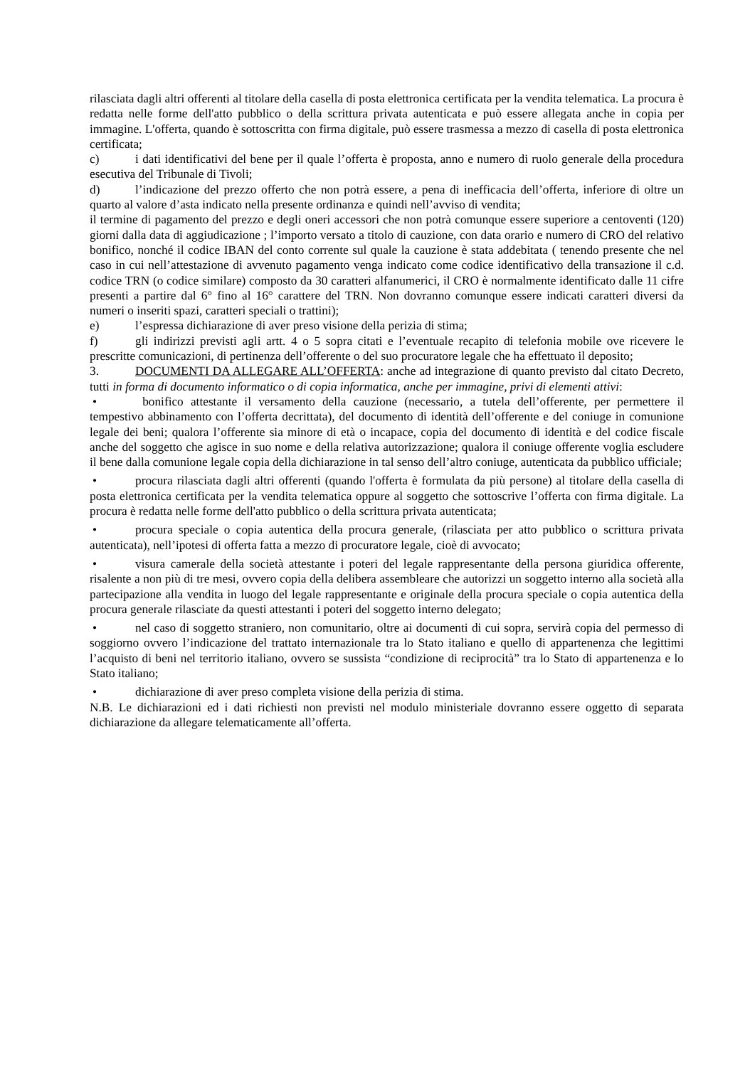rilasciata dagli altri offerenti al titolare della casella di posta elettronica certificata per la vendita telematica. La procura è redatta nelle forme dell'atto pubblico o della scrittura privata autenticata e può essere allegata anche in copia per immagine. L'offerta, quando è sottoscritta con firma digitale, può essere trasmessa a mezzo di casella di posta elettronica certificata;
c) i dati identificativi del bene per il quale l’offerta è proposta, anno e numero di ruolo generale della procedura esecutiva del Tribunale di Tivoli;
d) l’indicazione del prezzo offerto che non potrà essere, a pena di inefficacia dell’offerta, inferiore di oltre un quarto al valore d’asta indicato nella presente ordinanza e quindi nell’avviso di vendita;
il termine di pagamento del prezzo e degli oneri accessori che non potrà comunque essere superiore a centoventi (120) giorni dalla data di aggiudicazione ; l’importo versato a titolo di cauzione, con data orario e numero di CRO del relativo bonifico, nonché il codice IBAN del conto corrente sul quale la cauzione è stata addebitata ( tenendo presente che nel caso in cui nell’attestazione di avvenuto pagamento venga indicato come codice identificativo della transazione il c.d. codice TRN (o codice similare) composto da 30 caratteri alfanumerici, il CRO è normalmente identificato dalle 11 cifre presenti a partire dal 6° fino al 16° carattere del TRN. Non dovranno comunque essere indicati caratteri diversi da numeri o inseriti spazi, caratteri speciali o trattini);
e) l’espressa dichiarazione di aver preso visione della perizia di stima;
f) gli indirizzi previsti agli artt. 4 o 5 sopra citati e l’eventuale recapito di telefonia mobile ove ricevere le prescritte comunicazioni, di pertinenza dell’offerente o del suo procuratore legale che ha effettuato il deposito;
3. DOCUMENTI DA ALLEGARE ALL’OFFERTA: anche ad integrazione di quanto previsto dal citato Decreto, tutti in forma di documento informatico o di copia informatica, anche per immagine, privi di elementi attivi:
• bonifico attestante il versamento della cauzione (necessario, a tutela dell’offerente, per permettere il tempestivo abbinamento con l’offerta decrittata), del documento di identità dell’offerente e del coniuge in comunione legale dei beni; qualora l’offerente sia minore di età o incapace, copia del documento di identità e del codice fiscale anche del soggetto che agisce in suo nome e della relativa autorizzazione; qualora il coniuge offerente voglia escludere il bene dalla comunione legale copia della dichiarazione in tal senso dell’altro coniuge, autenticata da pubblico ufficiale;
• procura rilasciata dagli altri offerenti (quando l'offerta è formulata da più persone) al titolare della casella di posta elettronica certificata per la vendita telematica oppure al soggetto che sottoscrive l’offerta con firma digitale. La procura è redatta nelle forme dell'atto pubblico o della scrittura privata autenticata;
• procura speciale o copia autentica della procura generale, (rilasciata per atto pubblico o scrittura privata autenticata), nell’ipotesi di offerta fatta a mezzo di procuratore legale, cioè di avvocato;
• visura camerale della società attestante i poteri del legale rappresentante della persona giuridica offerente, risalente a non più di tre mesi, ovvero copia della delibera assembleare che autorizzi un soggetto interno alla società alla partecipazione alla vendita in luogo del legale rappresentante e originale della procura speciale o copia autentica della procura generale rilasciate da questi attestanti i poteri del soggetto interno delegato;
• nel caso di soggetto straniero, non comunitario, oltre ai documenti di cui sopra, servirà copia del permesso di soggiorno ovvero l’indicazione del trattato internazionale tra lo Stato italiano e quello di appartenenza che legittimi l’acquisto di beni nel territorio italiano, ovvero se sussista “condizione di reciprocità” tra lo Stato di appartenenza e lo Stato italiano;
• dichiarazione di aver preso completa visione della perizia di stima.
N.B. Le dichiarazioni ed i dati richiesti non previsti nel modulo ministeriale dovranno essere oggetto di separata dichiarazione da allegare telematicamente all’offerta.